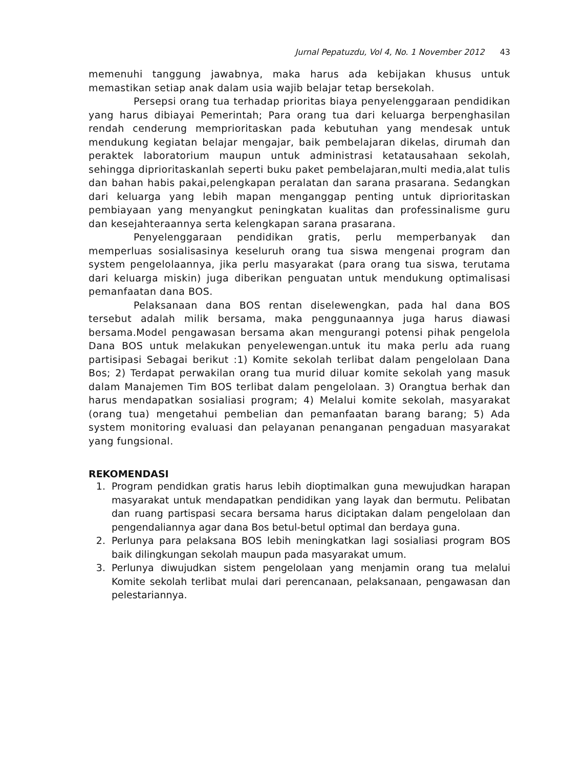Jurnal Pepatuzdu, Vol 4, No. 1 November 2012 43
memenuhi tanggung jawabnya, maka harus ada kebijakan khusus untuk memastikan setiap anak dalam usia wajib belajar tetap bersekolah.
Persepsi orang tua terhadap prioritas biaya penyelenggaraan pendidikan yang harus dibiayai Pemerintah; Para orang tua dari keluarga berpenghasilan rendah cenderung memprioritaskan pada kebutuhan yang mendesak untuk mendukung kegiatan belajar mengajar, baik pembelajaran dikelas, dirumah dan peraktek laboratorium maupun untuk administrasi ketatausahaan sekolah, sehingga diprioritaskanlah seperti buku paket pembelajaran,multi media,alat tulis dan bahan habis pakai,pelengkapan peralatan dan sarana prasarana. Sedangkan dari keluarga yang lebih mapan menganggap penting untuk diprioritaskan pembiayaan yang menyangkut peningkatan kualitas dan professinalisme guru dan kesejahteraannya serta kelengkapan sarana prasarana.
Penyelenggaraan pendidikan gratis, perlu memperbanyak dan memperluas sosialisasinya keseluruh orang tua siswa mengenai program dan system pengelolaannya, jika perlu masyarakat (para orang tua siswa, terutama dari keluarga miskin) juga diberikan penguatan untuk mendukung optimalisasi pemanfaatan dana BOS.
Pelaksanaan dana BOS rentan diselewengkan, pada hal dana BOS tersebut adalah milik bersama, maka penggunaannya juga harus diawasi bersama.Model pengawasan bersama akan mengurangi potensi pihak pengelola Dana BOS untuk melakukan penyelewengan.untuk itu maka perlu ada ruang partisipasi Sebagai berikut :1) Komite sekolah terlibat dalam pengelolaan Dana Bos; 2) Terdapat perwakilan orang tua murid diluar komite sekolah yang masuk dalam Manajemen Tim BOS terlibat dalam pengelolaan. 3) Orangtua berhak dan harus mendapatkan sosialiasi program; 4) Melalui komite sekolah, masyarakat (orang tua) mengetahui pembelian dan pemanfaatan barang barang; 5) Ada system monitoring evaluasi dan pelayanan penanganan pengaduan masyarakat yang fungsional.
REKOMENDASI
1. Program pendidkan gratis harus lebih dioptimalkan guna mewujudkan harapan masyarakat untuk mendapatkan pendidikan yang layak dan bermutu. Pelibatan dan ruang partispasi secara bersama harus diciptakan dalam pengelolaan dan pengendaliannya agar dana Bos betul-betul optimal dan berdaya guna.
2. Perlunya para pelaksana BOS lebih meningkatkan lagi sosialiasi program BOS baik dilingkungan sekolah maupun pada masyarakat umum.
3. Perlunya diwujudkan sistem pengelolaan yang menjamin orang tua melalui Komite sekolah terlibat mulai dari perencanaan, pelaksanaan, pengawasan dan pelestariannya.